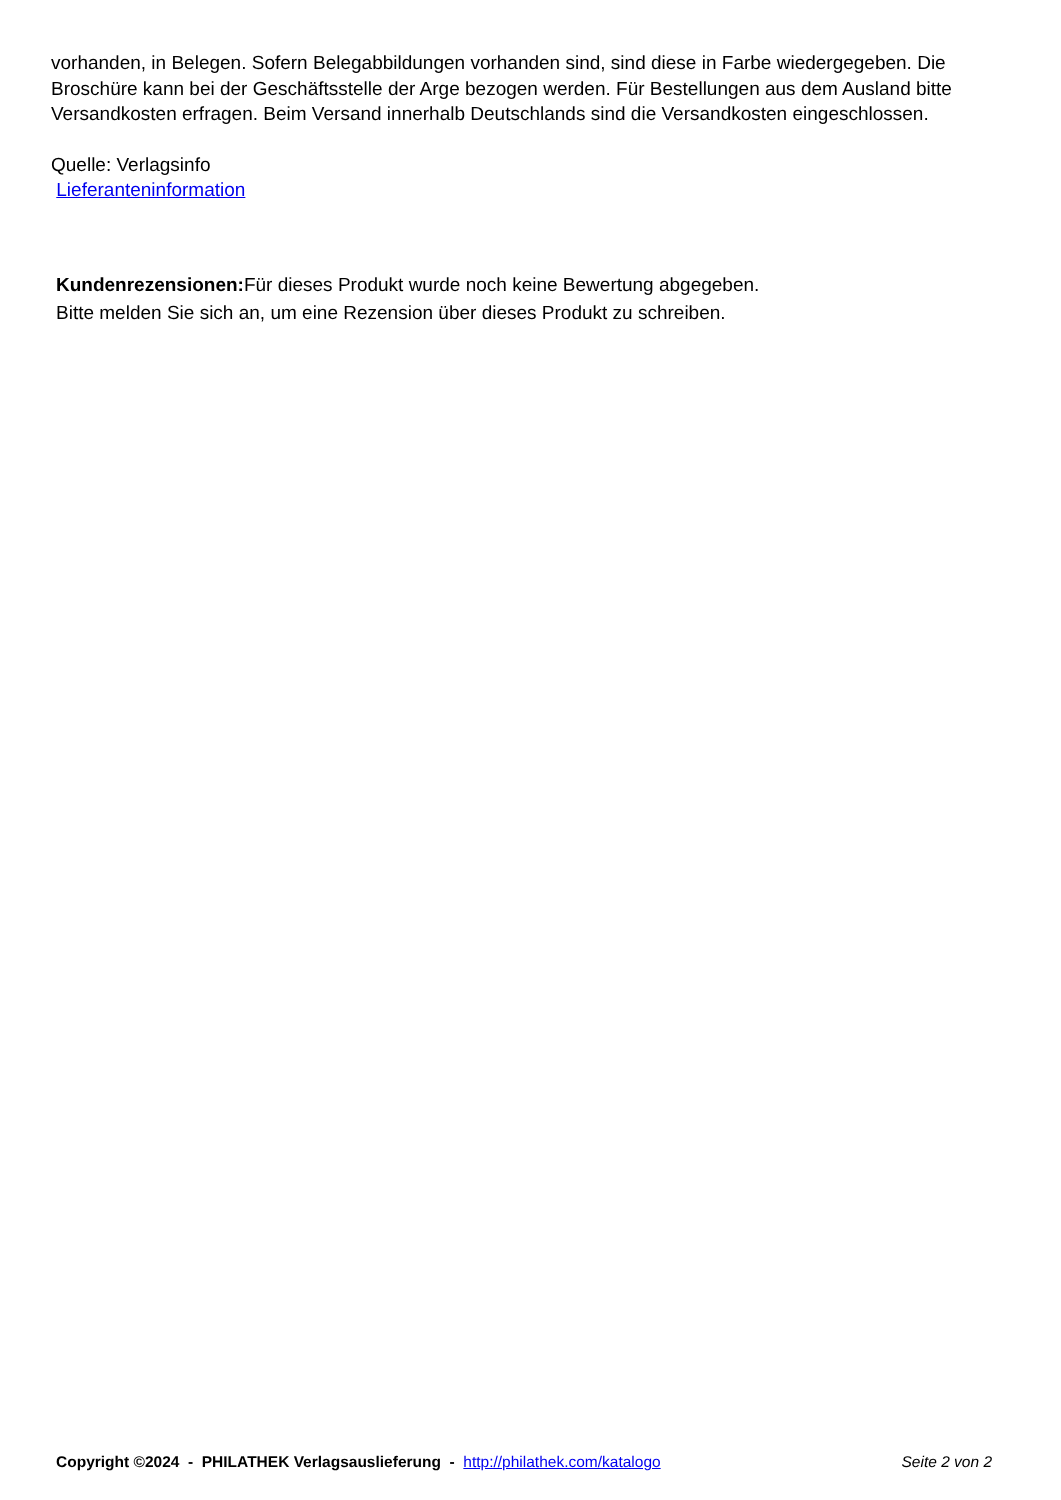vorhanden, in Belegen. Sofern Belegabbildungen vorhanden sind, sind diese in Farbe wiedergegeben. Die Broschüre kann bei der Geschäftsstelle der Arge bezogen werden. Für Bestellungen aus dem Ausland bitte Versandkosten erfragen. Beim Versand innerhalb Deutschlands sind die Versandkosten eingeschlossen.
Quelle: Verlagsinfo
Lieferanteninformation
Kundenrezensionen: Für dieses Produkt wurde noch keine Bewertung abgegeben.
Bitte melden Sie sich an, um eine Rezension über dieses Produkt zu schreiben.
Copyright ©2024 - PHILATHEK Verlagsauslieferung - http://philathek.com/katalogo Seite 2 von 2